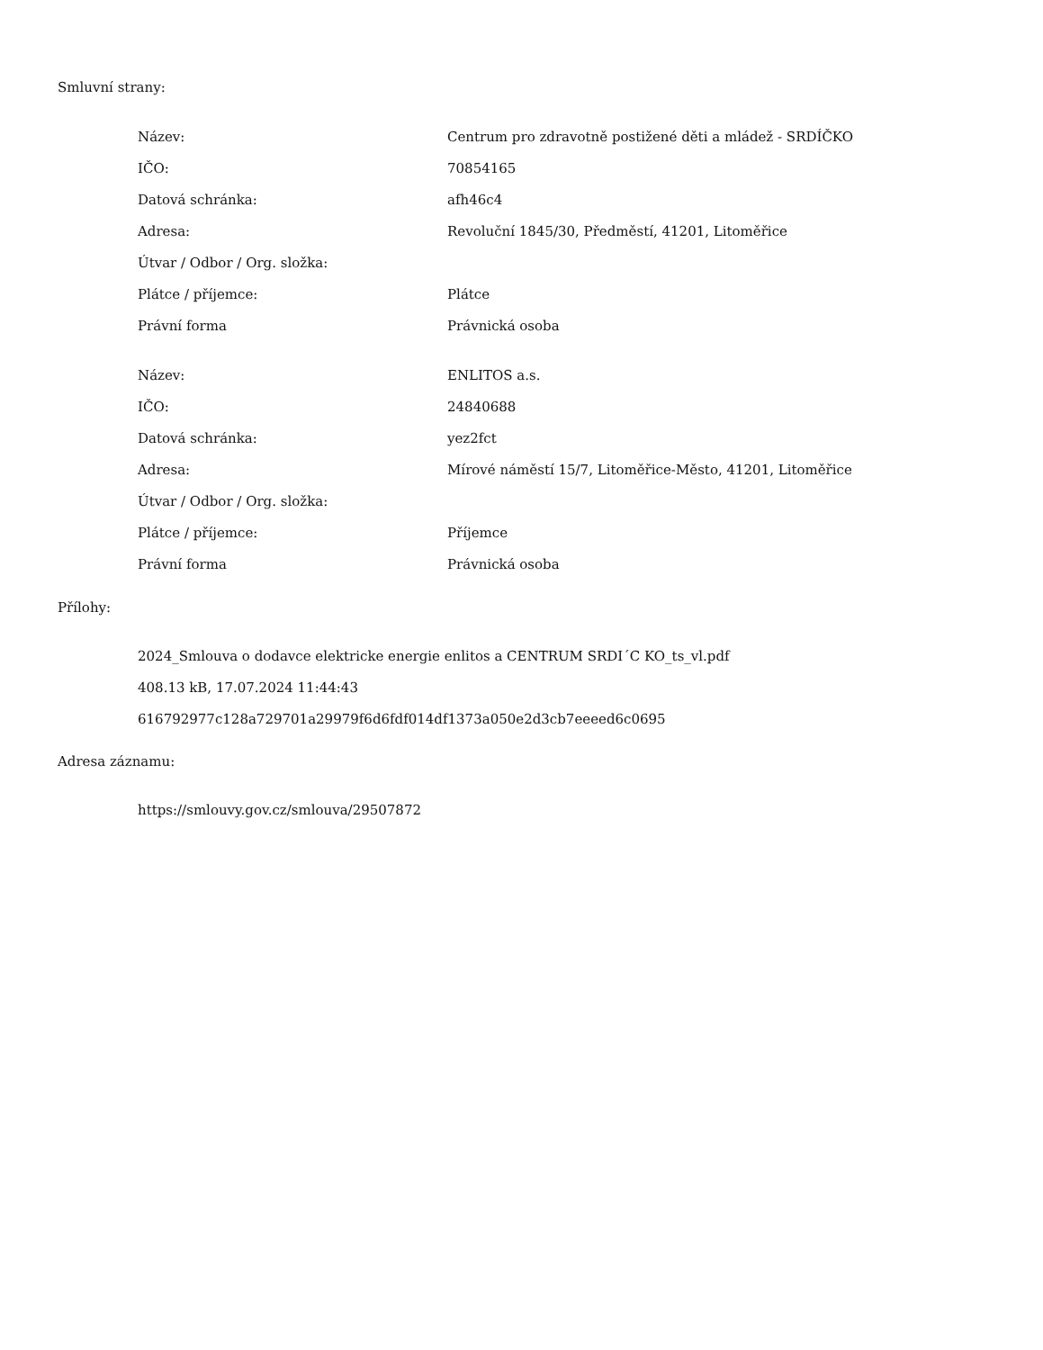Smluvní strany:
| Název: | Centrum pro zdravotně postižené děti a mládež - SRDÍČKO |
| IČO: | 70854165 |
| Datová schránka: | afh46c4 |
| Adresa: | Revoluční 1845/30, Předměstí, 41201, Litoměřice |
| Útvar / Odbor / Org. složka: | |
| Plátce / příjemce: | Plátce |
| Právní forma | Právnická osoba |
| Název: | ENLITOS a.s. |
| IČO: | 24840688 |
| Datová schránka: | yez2fct |
| Adresa: | Mírové náměstí 15/7, Litoměřice-Město, 41201, Litoměřice |
| Útvar / Odbor / Org. složka: | |
| Plátce / příjemce: | Příjemce |
| Právní forma | Právnická osoba |
Přílohy:
2024_Smlouva o dodavce elektricke energie enlitos a CENTRUM SRDI´C KO_ts_vl.pdf
408.13 kB, 17.07.2024 11:44:43
616792977c128a729701a29979f6d6fdf014df1373a050e2d3cb7eeeed6c0695
Adresa záznamu:
https://smlouvy.gov.cz/smlouva/29507872